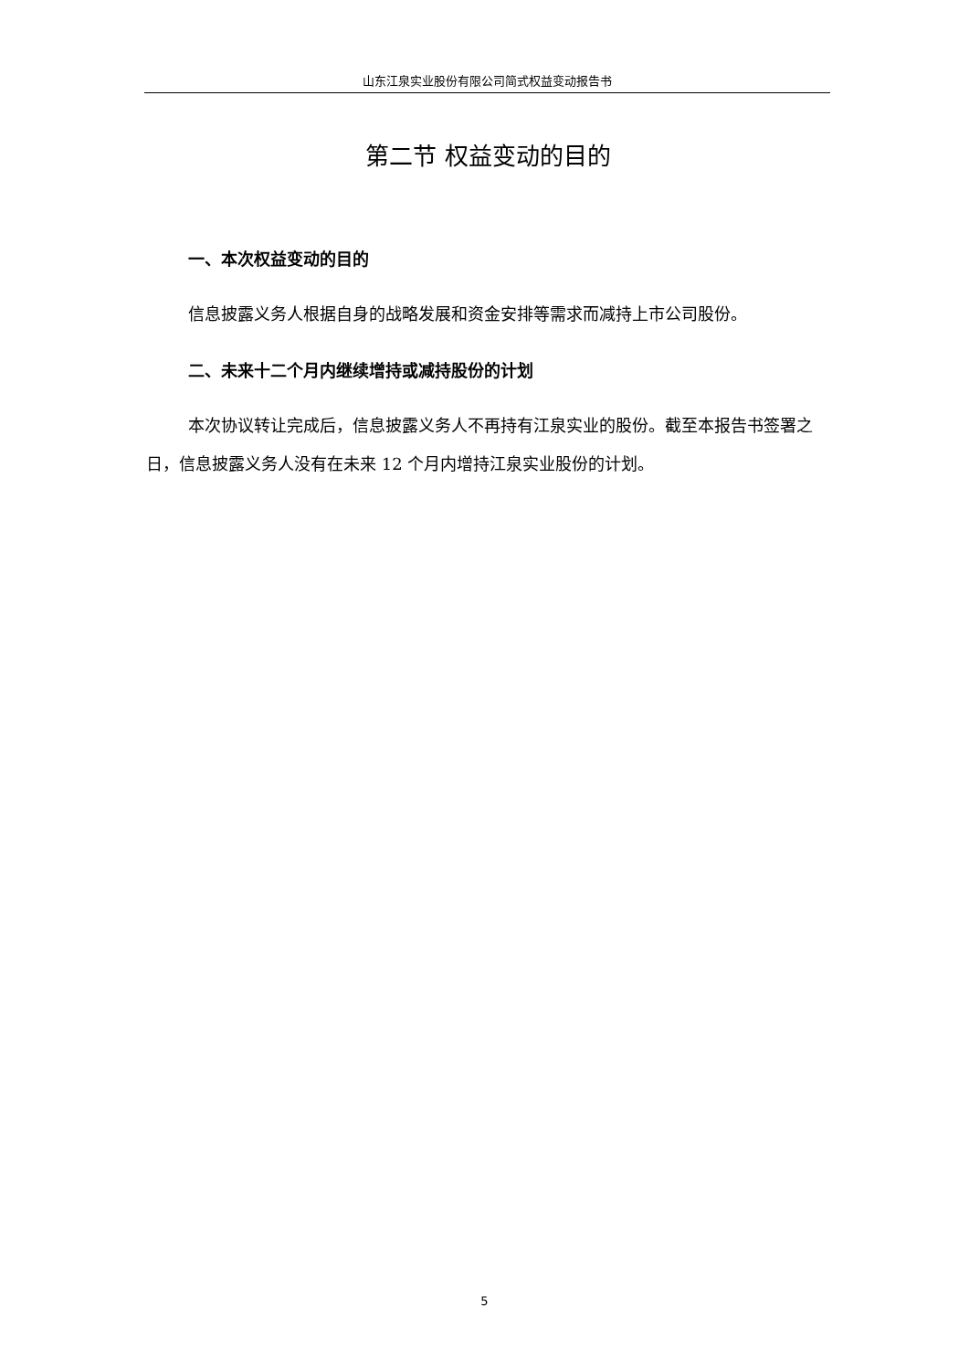山东江泉实业股份有限公司简式权益变动报告书
第二节 权益变动的目的
一、本次权益变动的目的
信息披露义务人根据自身的战略发展和资金安排等需求而减持上市公司股份。
二、未来十二个月内继续增持或减持股份的计划
本次协议转让完成后，信息披露义务人不再持有江泉实业的股份。截至本报告书签署之日，信息披露义务人没有在未来 12 个月内增持江泉实业股份的计划。
5